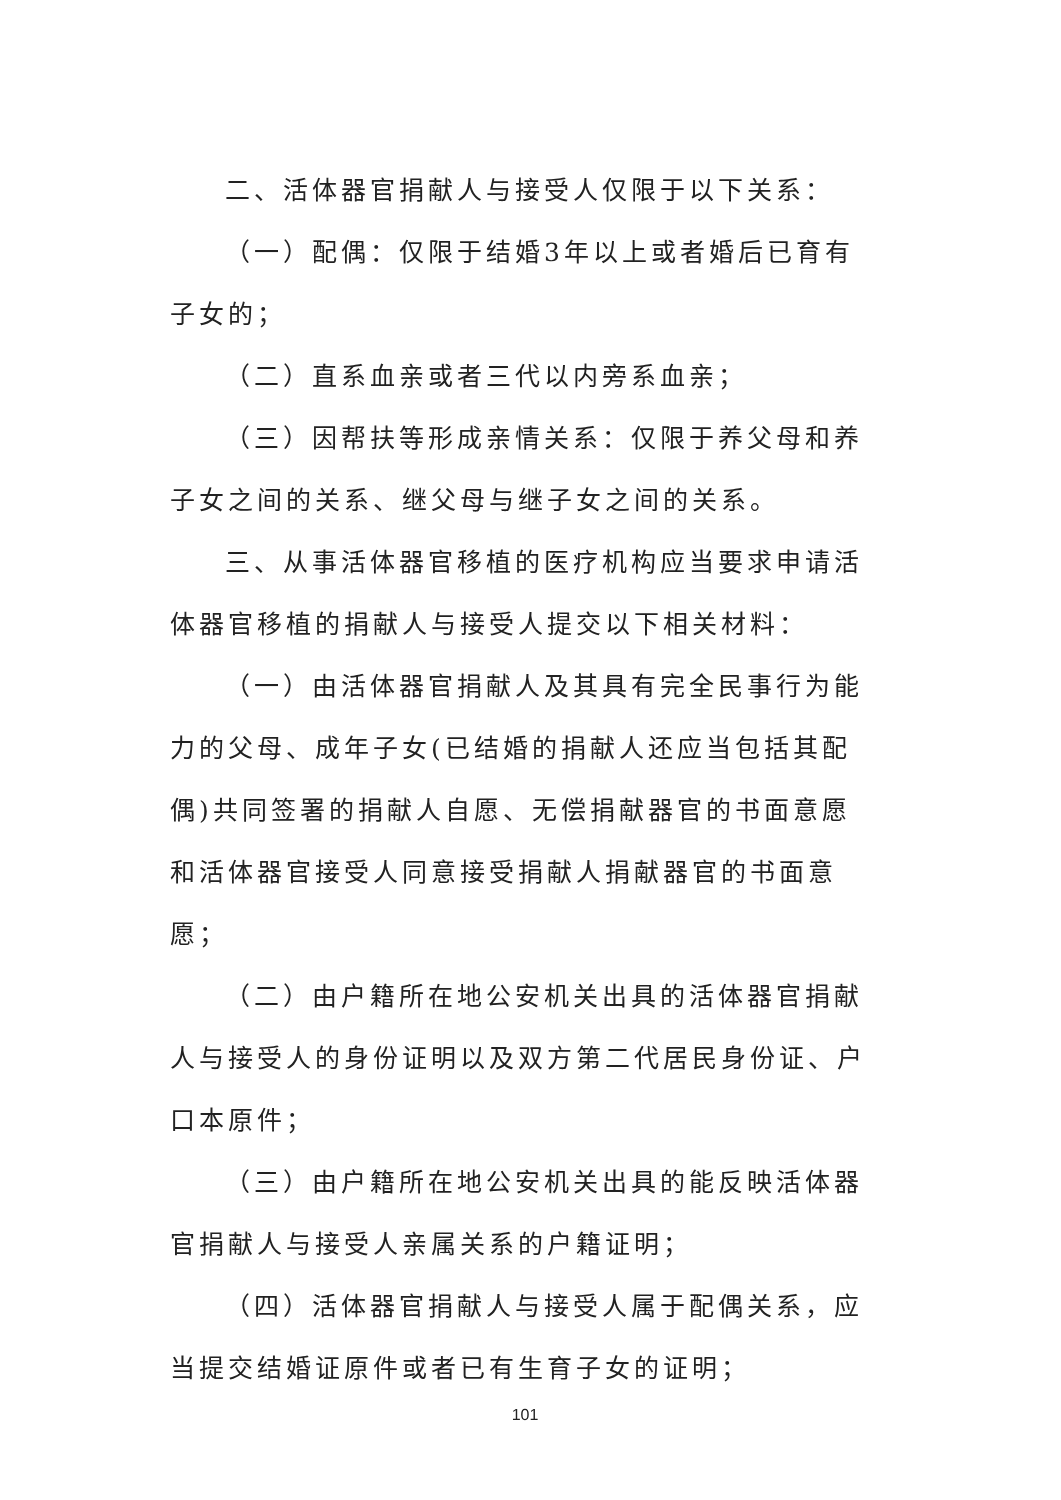二、活体器官捐献人与接受人仅限于以下关系：
（一）配偶：仅限于结婚3年以上或者婚后已育有子女的；
（二）直系血亲或者三代以内旁系血亲；
（三）因帮扶等形成亲情关系：仅限于养父母和养子女之间的关系、继父母与继子女之间的关系。
三、从事活体器官移植的医疗机构应当要求申请活体器官移植的捐献人与接受人提交以下相关材料：
（一）由活体器官捐献人及其具有完全民事行为能力的父母、成年子女(已结婚的捐献人还应当包括其配偶)共同签署的捐献人自愿、无偿捐献器官的书面意愿和活体器官接受人同意接受捐献人捐献器官的书面意愿；
（二）由户籍所在地公安机关出具的活体器官捐献人与接受人的身份证明以及双方第二代居民身份证、户口本原件；
（三）由户籍所在地公安机关出具的能反映活体器官捐献人与接受人亲属关系的户籍证明；
（四）活体器官捐献人与接受人属于配偶关系，应当提交结婚证原件或者已有生育子女的证明；
101